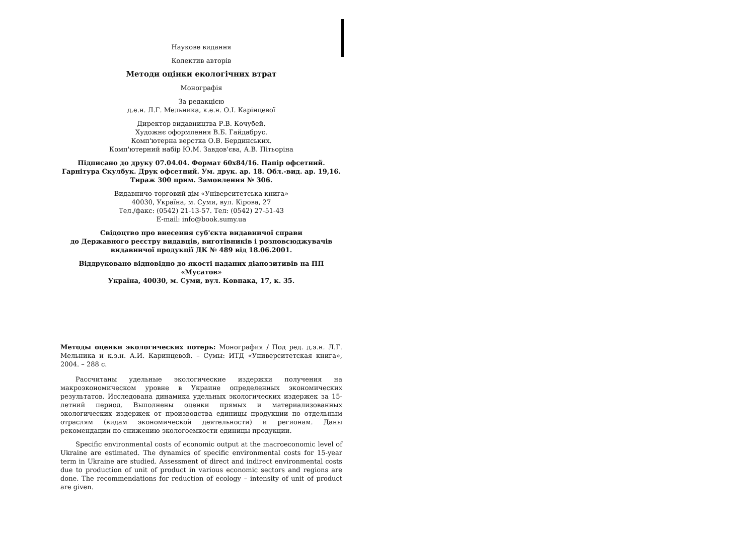Наукове видання
Колектив авторів
Методи оцінки екологічних втрат
Монографія
За редакцією
д.е.н. Л.Г. Мельника, к.е.н. О.І. Карінцевої
Директор видавництва Р.В. Кочубей.
Художнє оформлення В.Б. Гайдабрус.
Комп'ютерна верстка О.В. Бердинських.
Комп'ютерний набір Ю.М. Завдов'єва, А.В. Пітьоріна
Підписано до друку 07.04.04. Формат 60х84/16. Папір офсетний.
Гарнітура Скулбук. Друк офсетний. Ум. друк. ар. 18. Обл.-вид. ар. 19,16.
Тираж 300 прим. Замовлення № 306.
Видавничо-торговий дім «Університетська книга»
40030, Україна, м. Суми, вул. Кірова, 27
Тел./факс: (0542) 21-13-57. Тел: (0542) 27-51-43
E-mail: info@book.sumy.ua
Свідоцтво про внесення суб'єкта видавничої справи
до Державного реєстру видавців, виготівників і розповсюджувачів
видавничої продукції ДК № 489 від 18.06.2001.
Віддруковано відповідно до якості наданих діапозитивів на ПП «Мусатов»
Україна, 40030, м. Суми, вул. Ковпака, 17, к. 35.
Методы оценки экологических потерь: Монография / Под ред. д.э.н. Л.Г. Мельника и к.э.н. А.И. Каринцевой. – Сумы: ИТД «Университетская книга», 2004. – 288 с.
Рассчитаны удельные экологические издержки получения на макроэкономическом уровне в Украине определенных экономических результатов. Исследована динамика удельных экологических издержек за 15-летний период. Выполнены оценки прямых и материализованных экологических издержек от производства единицы продукции по отдельным отраслям (видам экономической деятельности) и регионам. Даны рекомендации по снижению экологоемкости единицы продукции.
Specific environmental costs of economic output at the macroeconomic level of Ukraine are estimated. The dynamics of specific environmental costs for 15-year term in Ukraine are studied. Assessment of direct and indirect environmental costs due to production of unit of product in various economic sectors and regions are done. The recommendations for reduction of ecology – intensity of unit of product are given.